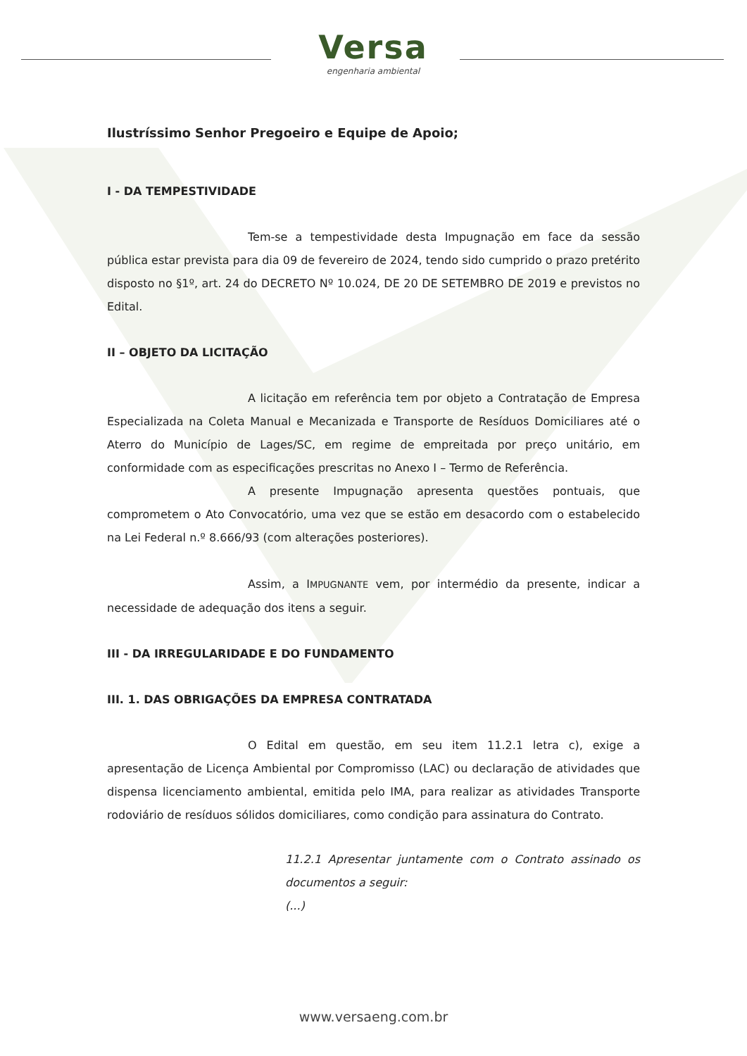Versa
engenharia ambiental
Ilustríssimo Senhor Pregoeiro e Equipe de Apoio;
I - DA TEMPESTIVIDADE
Tem-se a tempestividade desta Impugnação em face da sessão pública estar prevista para dia 09 de fevereiro de 2024, tendo sido cumprido o prazo pretérito disposto no §1º, art. 24 do DECRETO Nº 10.024, DE 20 DE SETEMBRO DE 2019 e previstos no Edital.
II – OBJETO DA LICITAÇÃO
A licitação em referência tem por objeto a Contratação de Empresa Especializada na Coleta Manual e Mecanizada e Transporte de Resíduos Domiciliares até o Aterro do Município de Lages/SC, em regime de empreitada por preço unitário, em conformidade com as especificações prescritas no Anexo I – Termo de Referência.
A presente Impugnação apresenta questões pontuais, que comprometem o Ato Convocatório, uma vez que se estão em desacordo com o estabelecido na Lei Federal n.º 8.666/93 (com alterações posteriores).
Assim, a IMPUGNANTE vem, por intermédio da presente, indicar a necessidade de adequação dos itens a seguir.
III - DA IRREGULARIDADE E DO FUNDAMENTO
III. 1. DAS OBRIGAÇÕES DA EMPRESA CONTRATADA
O Edital em questão, em seu item 11.2.1 letra c), exige a apresentação de Licença Ambiental por Compromisso (LAC) ou declaração de atividades que dispensa licenciamento ambiental, emitida pelo IMA, para realizar as atividades Transporte rodoviário de resíduos sólidos domiciliares, como condição para assinatura do Contrato.
11.2.1 Apresentar juntamente com o Contrato assinado os documentos a seguir:
(...)
www.versaeng.com.br